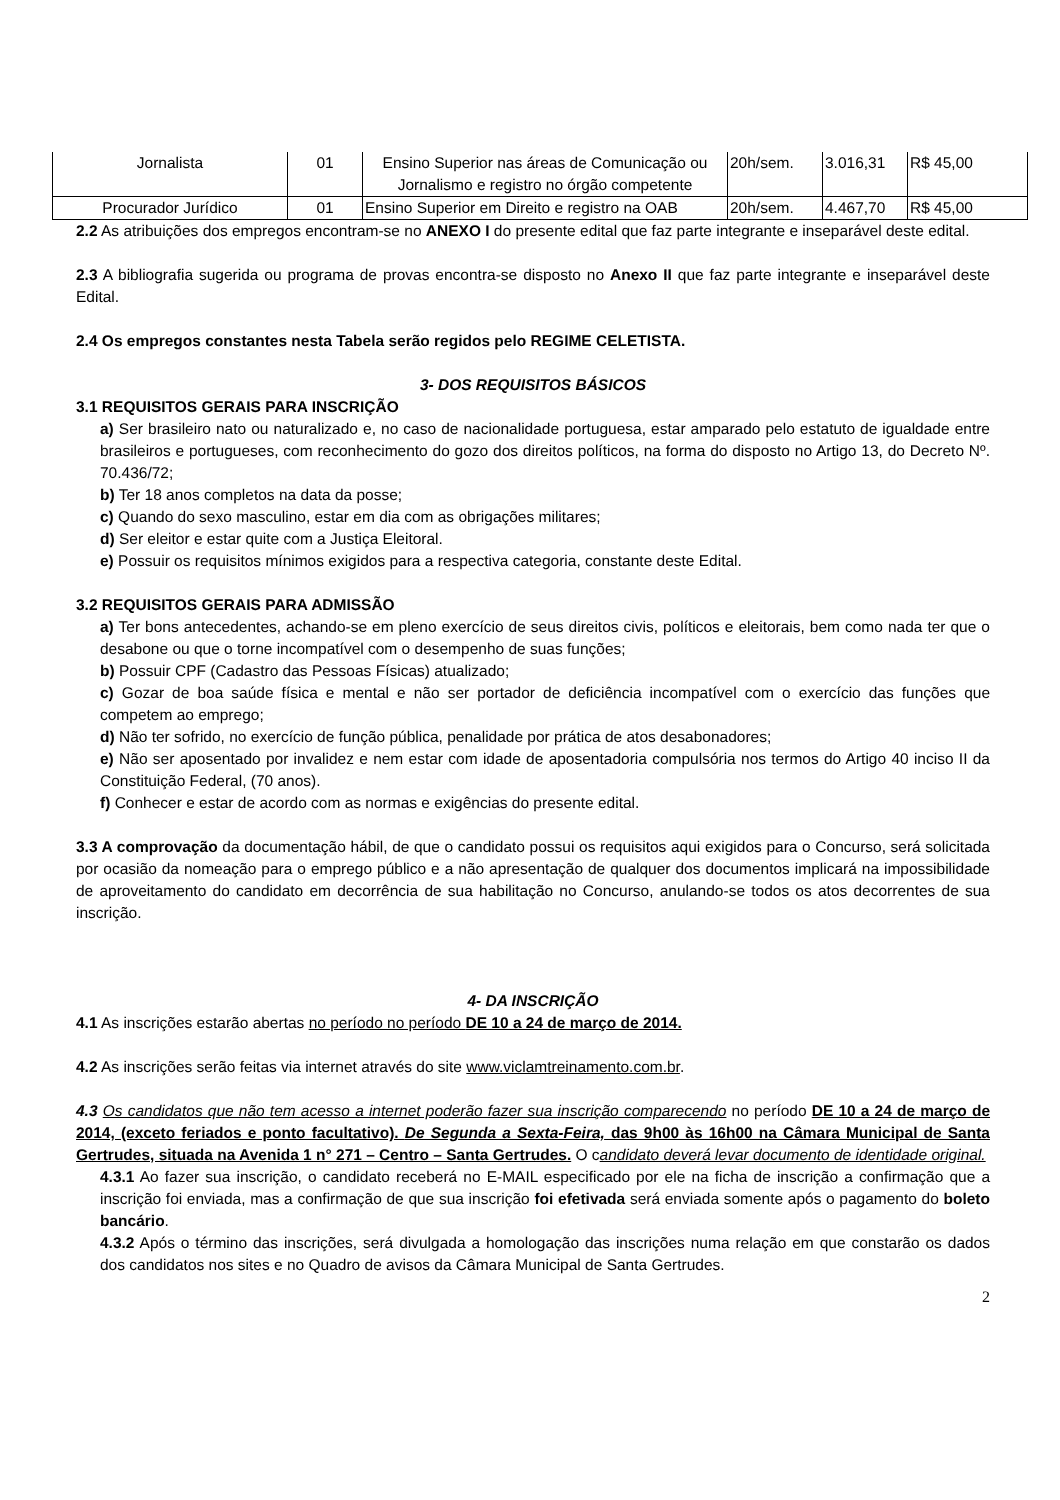| Jornalista | 01 | Ensino Superior nas áreas de Comunicação ou Jornalismo e registro no órgão competente | 20h/sem. | 3.016,31 | R$ 45,00 |
| Procurador Jurídico | 01 | Ensino Superior em Direito e registro na OAB | 20h/sem. | 4.467,70 | R$ 45,00 |
2.2 As atribuições dos empregos encontram-se no ANEXO I do presente edital que faz parte integrante e inseparável deste edital.
2.3 A bibliografia sugerida ou programa de provas encontra-se disposto no Anexo II que faz parte integrante e inseparável deste Edital.
2.4 Os empregos constantes nesta Tabela serão regidos pelo REGIME CELETISTA.
3- DOS REQUISITOS BÁSICOS
3.1 REQUISITOS GERAIS PARA INSCRIÇÃO
a) Ser brasileiro nato ou naturalizado e, no caso de nacionalidade portuguesa, estar amparado pelo estatuto de igualdade entre brasileiros e portugueses, com reconhecimento do gozo dos direitos políticos, na forma do disposto no Artigo 13, do Decreto Nº. 70.436/72;
b) Ter 18 anos completos na data da posse;
c) Quando do sexo masculino, estar em dia com as obrigações militares;
d) Ser eleitor e estar quite com a Justiça Eleitoral.
e) Possuir os requisitos mínimos exigidos para a respectiva categoria, constante deste Edital.
3.2 REQUISITOS GERAIS PARA ADMISSÃO
a) Ter bons antecedentes, achando-se em pleno exercício de seus direitos civis, políticos e eleitorais, bem como nada ter que o desabone ou que o torne incompatível com o desempenho de suas funções;
b) Possuir CPF (Cadastro das Pessoas Físicas) atualizado;
c) Gozar de boa saúde física e mental e não ser portador de deficiência incompatível com o exercício das funções que competem ao emprego;
d) Não ter sofrido, no exercício de função pública, penalidade por prática de atos desabonadores;
e) Não ser aposentado por invalidez e nem estar com idade de aposentadoria compulsória nos termos do Artigo 40 inciso II da Constituição Federal, (70 anos).
f) Conhecer e estar de acordo com as normas e exigências do presente edital.
3.3 A comprovação da documentação hábil, de que o candidato possui os requisitos aqui exigidos para o Concurso, será solicitada por ocasião da nomeação para o emprego público e a não apresentação de qualquer dos documentos implicará na impossibilidade de aproveitamento do candidato em decorrência de sua habilitação no Concurso, anulando-se todos os atos decorrentes de sua inscrição.
4- DA INSCRIÇÃO
4.1 As inscrições estarão abertas no período no período DE 10 a 24 de março de 2014.
4.2 As inscrições serão feitas via internet através do site www.viclamtreinamento.com.br.
4.3 Os candidatos que não tem acesso a internet poderão fazer sua inscrição comparecendo no período DE 10 a 24 de março de 2014, (exceto feriados e ponto facultativo). De Segunda a Sexta-Feira, das 9h00 às 16h00 na Câmara Municipal de Santa Gertrudes, situada na Avenida 1 n° 271 – Centro – Santa Gertrudes. O candidato deverá levar documento de identidade original.
4.3.1 Ao fazer sua inscrição, o candidato receberá no E-MAIL especificado por ele na ficha de inscrição a confirmação que a inscrição foi enviada, mas a confirmação de que sua inscrição foi efetivada será enviada somente após o pagamento do boleto bancário.
4.3.2 Após o término das inscrições, será divulgada a homologação das inscrições numa relação em que constarão os dados dos candidatos nos sites e no Quadro de avisos da Câmara Municipal de Santa Gertrudes.
2